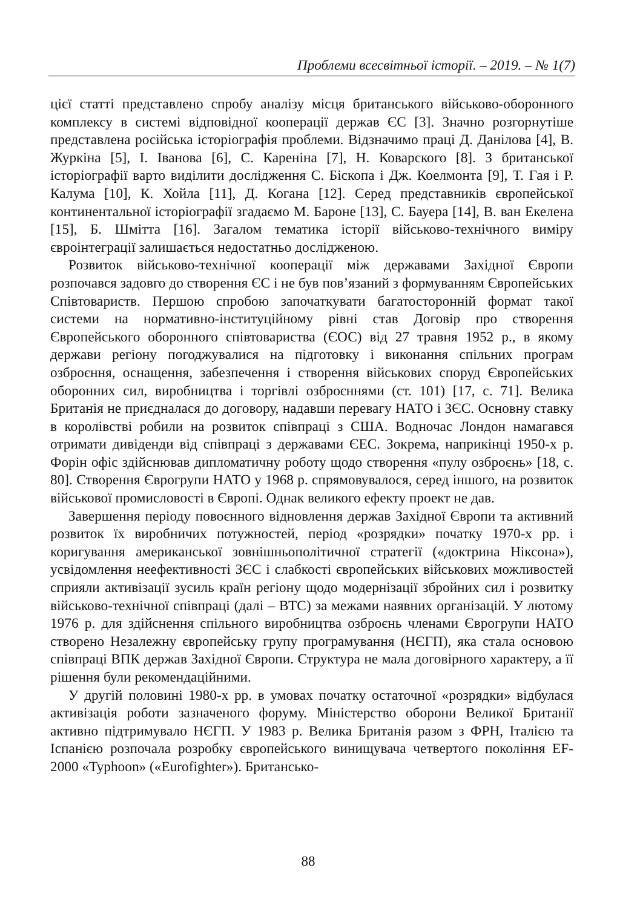Проблеми всесвітньої історії. – 2019. – № 1(7)
цієї статті представлено спробу аналізу місця британського військово-оборонного комплексу в системі відповідної кооперації держав ЄС [3]. Значно розгорнутіше представлена російська історіографія проблеми. Відзначимо праці Д. Данілова [4], В. Журкіна [5], І. Іванова [6], С. Кареніна [7], Н. Коварского [8]. З британської історіографії варто виділити дослідження С. Біскопа і Дж. Коелмонта [9], Т. Гая і Р. Калума [10], К. Хойла [11], Д. Когана [12]. Серед представників європейської континентальної історіографії згадаємо М. Бароне [13], С. Бауера [14], В. ван Екелена [15], Б. Шмітта [16]. Загалом тематика історії військово-технічного виміру євроінтеграції залишається недостатньо дослідженою.
Розвиток військово-технічної кооперації між державами Західної Європи розпочався задовго до створення ЄС і не був пов’язаний з формуванням Європейських Співтовариств. Першою спробою започаткувати багатосторонній формат такої системи на нормативно-інституційному рівні став Договір про створення Європейського оборонного співтовариства (ЄОС) від 27 травня 1952 р., в якому держави регіону погоджувалися на підготовку і виконання спільних програм озброєння, оснащення, забезпечення і створення військових споруд Європейських оборонних сил, виробництва і торгівлі озброєннями (ст. 101) [17, с. 71]. Велика Британія не приєдналася до договору, надавши перевагу НАТО і ЗЄС. Основну ставку в королівстві робили на розвиток співпраці з США. Водночас Лондон намагався отримати дивіденди від співпраці з державами ЄЕС. Зокрема, наприкінці 1950-х р. Форін офіс здійснював дипломатичну роботу щодо створення «пулу озброєнь» [18, с. 80]. Створення Єврогрупи НАТО у 1968 р. спрямовувалося, серед іншого, на розвиток військової промисловості в Європі. Однак великого ефекту проект не дав.
Завершення періоду повоєнного відновлення держав Західної Європи та активний розвиток їх виробничих потужностей, період «розрядки» початку 1970-х рр. і коригування американської зовнішньополітичної стратегії («доктрина Ніксона»), усвідомлення неефективності ЗЄС і слабкості європейських військових можливостей сприяли активізації зусиль країн регіону щодо модернізації збройних сил і розвитку військово-технічної співпраці (далі – ВТС) за межами наявних організацій. У лютому 1976 р. для здійснення спільного виробництва озброєнь членами Єврогрупи НАТО створено Незалежну європейську групу програмування (НЄГП), яка стала основою співпраці ВПК держав Західної Європи. Структура не мала договірного характеру, а її рішення були рекомендаційними.
У другій половині 1980-х рр. в умовах початку остаточної «розрядки» відбулася активізація роботи зазначеного форуму. Міністерство оборони Великої Британії активно підтримувало НЄГП. У 1983 р. Велика Британія разом з ФРН, Італією та Іспанією розпочала розробку європейського винищувача четвертого покоління EF-2000 «Typhoon» («Eurofighter»). Британсько-
88